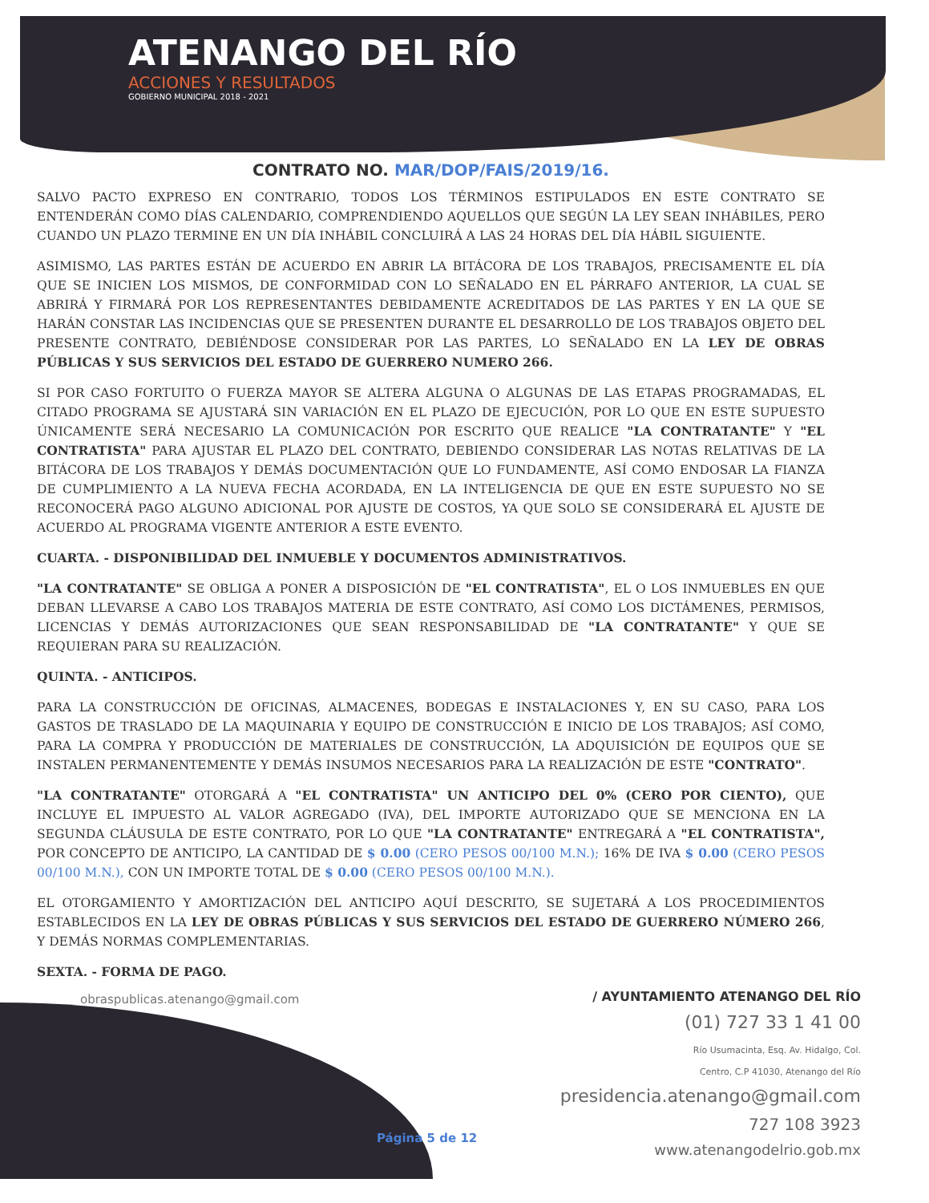ATENANGO DEL RÍO
ACCIONES Y RESULTADOS
GOBIERNO MUNICIPAL 2018 - 2021
CONTRATO NO. MAR/DOP/FAIS/2019/16.
SALVO PACTO EXPRESO EN CONTRARIO, TODOS LOS TÉRMINOS ESTIPULADOS EN ESTE CONTRATO SE ENTENDERÁN COMO DÍAS CALENDARIO, COMPRENDIENDO AQUELLOS QUE SEGÚN LA LEY SEAN INHÁBILES, PERO CUANDO UN PLAZO TERMINE EN UN DÍA INHÁBIL CONCLUIRÁ A LAS 24 HORAS DEL DÍA HÁBIL SIGUIENTE.
ASIMISMO, LAS PARTES ESTÁN DE ACUERDO EN ABRIR LA BITÁCORA DE LOS TRABAJOS, PRECISAMENTE EL DÍA QUE SE INICIEN LOS MISMOS, DE CONFORMIDAD CON LO SEÑALADO EN EL PÁRRAFO ANTERIOR, LA CUAL SE ABRIRÁ Y FIRMARÁ POR LOS REPRESENTANTES DEBIDAMENTE ACREDITADOS DE LAS PARTES Y EN LA QUE SE HARÁN CONSTAR LAS INCIDENCIAS QUE SE PRESENTEN DURANTE EL DESARROLLO DE LOS TRABAJOS OBJETO DEL PRESENTE CONTRATO, DEBIÉNDOSE CONSIDERAR POR LAS PARTES, LO SEÑALADO EN LA LEY DE OBRAS PÚBLICAS Y SUS SERVICIOS DEL ESTADO DE GUERRERO NUMERO 266.
SI POR CASO FORTUITO O FUERZA MAYOR SE ALTERA ALGUNA O ALGUNAS DE LAS ETAPAS PROGRAMADAS, EL CITADO PROGRAMA SE AJUSTARÁ SIN VARIACIÓN EN EL PLAZO DE EJECUCIÓN, POR LO QUE EN ESTE SUPUESTO ÚNICAMENTE SERÁ NECESARIO LA COMUNICACIÓN POR ESCRITO QUE REALICE "LA CONTRATANTE" Y "EL CONTRATISTA" PARA AJUSTAR EL PLAZO DEL CONTRATO, DEBIENDO CONSIDERAR LAS NOTAS RELATIVAS DE LA BITÁCORA DE LOS TRABAJOS Y DEMÁS DOCUMENTACIÓN QUE LO FUNDAMENTE, ASÍ COMO ENDOSAR LA FIANZA DE CUMPLIMIENTO A LA NUEVA FECHA ACORDADA, EN LA INTELIGENCIA DE QUE EN ESTE SUPUESTO NO SE RECONOCERÁ PAGO ALGUNO ADICIONAL POR AJUSTE DE COSTOS, YA QUE SOLO SE CONSIDERARÁ EL AJUSTE DE ACUERDO AL PROGRAMA VIGENTE ANTERIOR A ESTE EVENTO.
CUARTA. - DISPONIBILIDAD DEL INMUEBLE Y DOCUMENTOS ADMINISTRATIVOS.
"LA CONTRATANTE" SE OBLIGA A PONER A DISPOSICIÓN DE "EL CONTRATISTA", EL O LOS INMUEBLES EN QUE DEBAN LLEVARSE A CABO LOS TRABAJOS MATERIA DE ESTE CONTRATO, ASÍ COMO LOS DICTÁMENES, PERMISOS, LICENCIAS Y DEMÁS AUTORIZACIONES QUE SEAN RESPONSABILIDAD DE "LA CONTRATANTE" Y QUE SE REQUIERAN PARA SU REALIZACIÓN.
QUINTA. - ANTICIPOS.
PARA LA CONSTRUCCIÓN DE OFICINAS, ALMACENES, BODEGAS E INSTALACIONES Y, EN SU CASO, PARA LOS GASTOS DE TRASLADO DE LA MAQUINARIA Y EQUIPO DE CONSTRUCCIÓN E INICIO DE LOS TRABAJOS; ASÍ COMO, PARA LA COMPRA Y PRODUCCIÓN DE MATERIALES DE CONSTRUCCIÓN, LA ADQUISICIÓN DE EQUIPOS QUE SE INSTALEN PERMANENTEMENTE Y DEMÁS INSUMOS NECESARIOS PARA LA REALIZACIÓN DE ESTE "CONTRATO".
"LA CONTRATANTE" OTORGARÁ A "EL CONTRATISTA" UN ANTICIPO DEL 0% (CERO POR CIENTO), QUE INCLUYE EL IMPUESTO AL VALOR AGREGADO (IVA), DEL IMPORTE AUTORIZADO QUE SE MENCIONA EN LA SEGUNDA CLÁUSULA DE ESTE CONTRATO, POR LO QUE "LA CONTRATANTE" ENTREGARÁ A "EL CONTRATISTA", POR CONCEPTO DE ANTICIPO, LA CANTIDAD DE $ 0.00 (CERO PESOS 00/100 M.N.); 16% DE IVA $ 0.00 (CERO PESOS 00/100 M.N.), CON UN IMPORTE TOTAL DE $ 0.00 (CERO PESOS 00/100 M.N.).
EL OTORGAMIENTO Y AMORTIZACIÓN DEL ANTICIPO AQUÍ DESCRITO, SE SUJETARÁ A LOS PROCEDIMIENTOS ESTABLECIDOS EN LA LEY DE OBRAS PÚBLICAS Y SUS SERVICIOS DEL ESTADO DE GUERRERO NÚMERO 266, Y DEMÁS NORMAS COMPLEMENTARIAS.
SEXTA. - FORMA DE PAGO.
obraspublicas.atenango@gmail.com
Página 5 de 12
/ AYUNTAMIENTO ATENANGO DEL RÍO
(01) 727 33 1 41 00
Río Usumacinta, Esq. Av. Hidalgo, Col.
Centro, C.P 41030, Atenango del Río
presidencia.atenango@gmail.com
727 108 3923
www.atenangodelrio.gob.mx